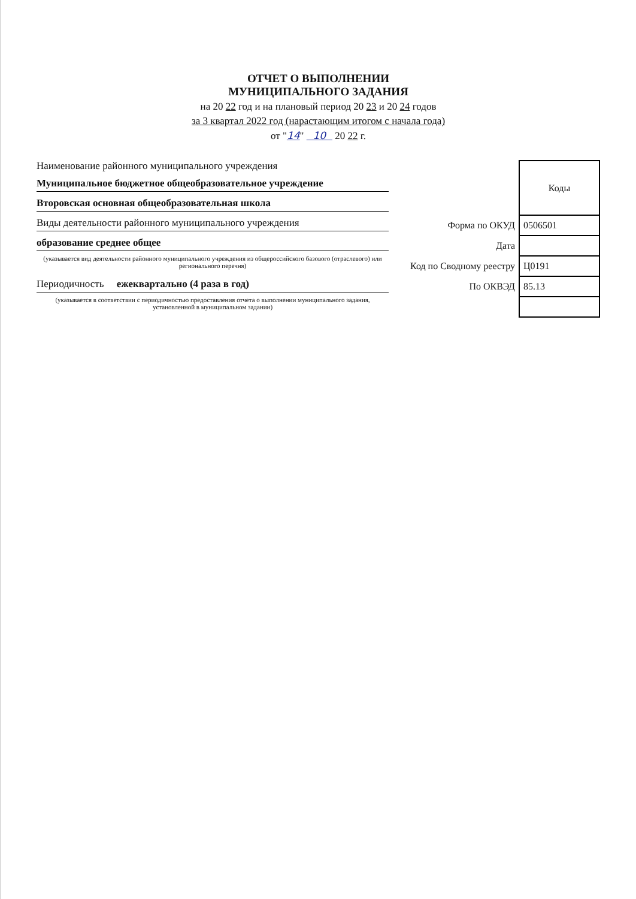ОТЧЕТ О ВЫПОЛНЕНИИ
МУНИЦИПАЛЬНОГО ЗАДАНИЯ
на 20 22 год и на плановый период 20 23 и 20 24 годов
за 3 квартал 2022 год (нарастающим итогом с начала года)
от "14" 10 20 22 г.
Наименование районного муниципального учреждения
Муниципальное бюджетное общеобразовательное учреждение
Второвская основная общеобразовательная школа
Виды деятельности районного муниципального учреждения
образование среднее общее
(указывается вид деятельности районного муниципального учреждения из общероссийского базового (отраслевого) или регионального перечня)
Периодичность ежеквартально (4 раза в год)
(указывается в соответствии с периодичностью предоставления отчета о выполнении муниципального задания, установленной в муниципальном задании)
| | Коды |
| Форма по ОКУД | 0506501 |
| Дата | |
| Код по Сводному реестру | Ц0191 |
| По ОКВЭД | 85.13 |